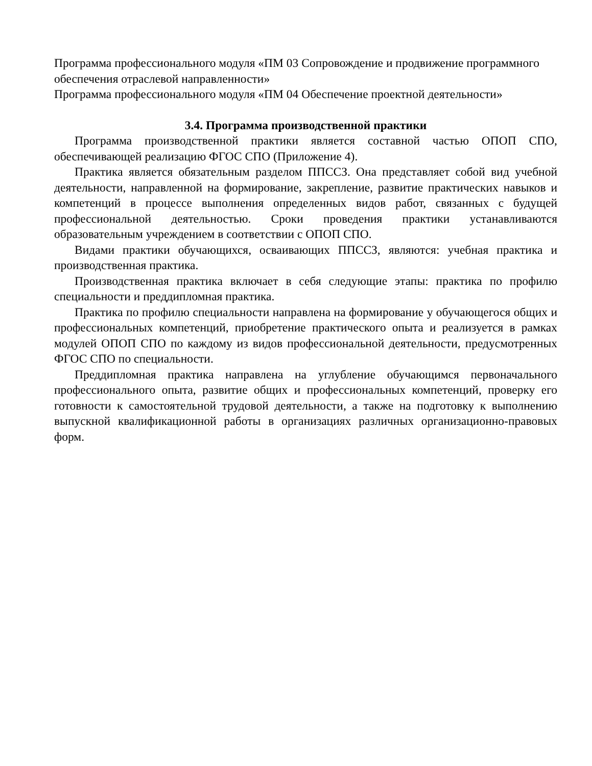Программа профессионального модуля «ПМ 03 Сопровождение и продвижение программного обеспечения отраслевой направленности»
Программа профессионального модуля «ПМ 04 Обеспечение проектной деятельности»
3.4. Программа производственной практики
Программа производственной практики является составной частью ОПОП СПО, обеспечивающей реализацию ФГОС СПО (Приложение 4).
Практика является обязательным разделом ППССЗ. Она представляет собой вид учебной деятельности, направленной на формирование, закрепление, развитие практических навыков и компетенций в процессе выполнения определенных видов работ, связанных с будущей профессиональной деятельностью. Сроки проведения практики устанавливаются образовательным учреждением в соответствии с ОПОП СПО.
Видами практики обучающихся, осваивающих ППССЗ, являются: учебная практика и производственная практика.
Производственная практика включает в себя следующие этапы: практика по профилю специальности и преддипломная практика.
Практика по профилю специальности направлена на формирование у обучающегося общих и профессиональных компетенций, приобретение практического опыта и реализуется в рамках модулей ОПОП СПО по каждому из видов профессиональной деятельности, предусмотренных ФГОС СПО по специальности.
Преддипломная практика направлена на углубление обучающимся первоначального профессионального опыта, развитие общих и профессиональных компетенций, проверку его готовности к самостоятельной трудовой деятельности, а также на подготовку к выполнению выпускной квалификационной работы в организациях различных организационно-правовых форм.